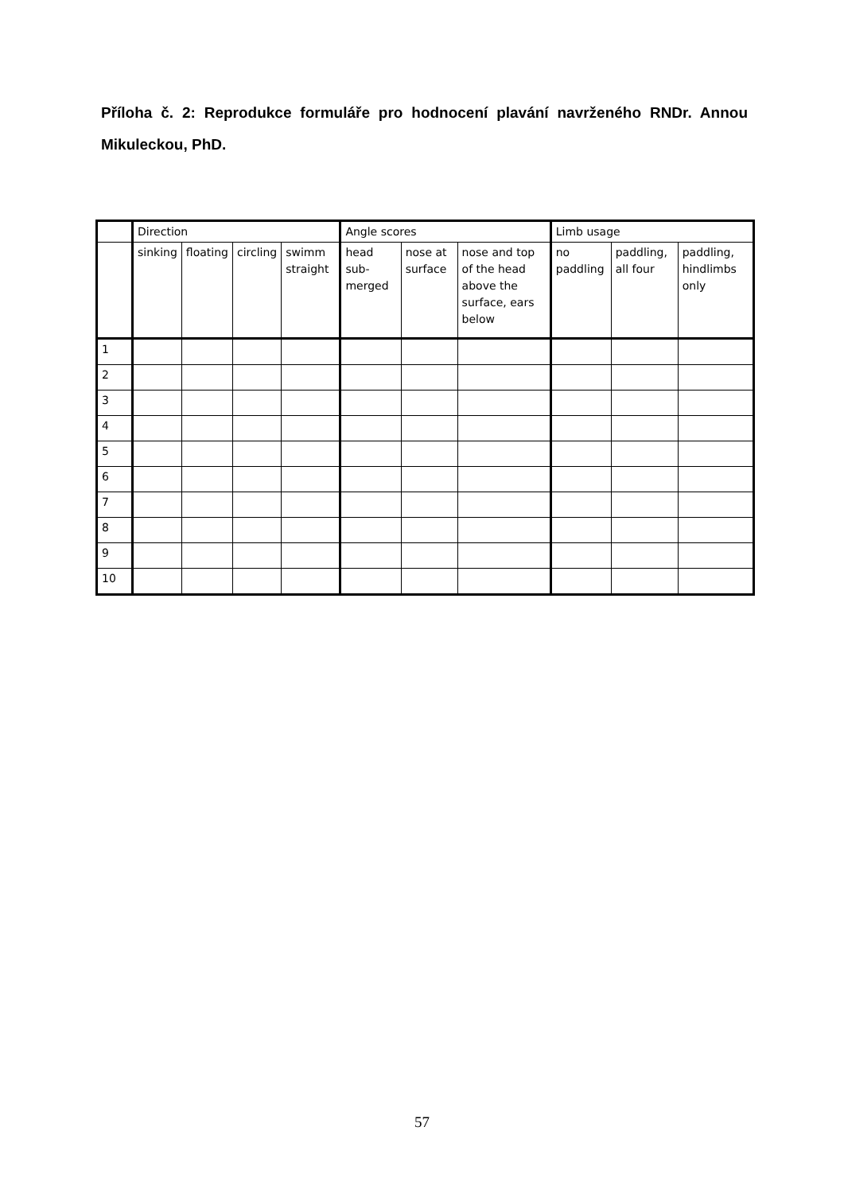Příloha č. 2: Reprodukce formuláře pro hodnocení plavání navrženého RNDr. Annou Mikuleckou, PhD.
| | Direction | | | | Angle scores | | | Limb usage | | |
| --- | --- | --- | --- | --- | --- | --- | --- | --- | --- | --- |
| | sinking | floating | circling | swimm straight | head sub-merged | nose at surface | nose and top of the head above the surface, ears below | no paddling | paddling, all four | paddling, hindlimbs only |
| 1 | | | | | | | | | | |
| 2 | | | | | | | | | | |
| 3 | | | | | | | | | | |
| 4 | | | | | | | | | | |
| 5 | | | | | | | | | | |
| 6 | | | | | | | | | | |
| 7 | | | | | | | | | | |
| 8 | | | | | | | | | | |
| 9 | | | | | | | | | | |
| 10 | | | | | | | | | | |
57